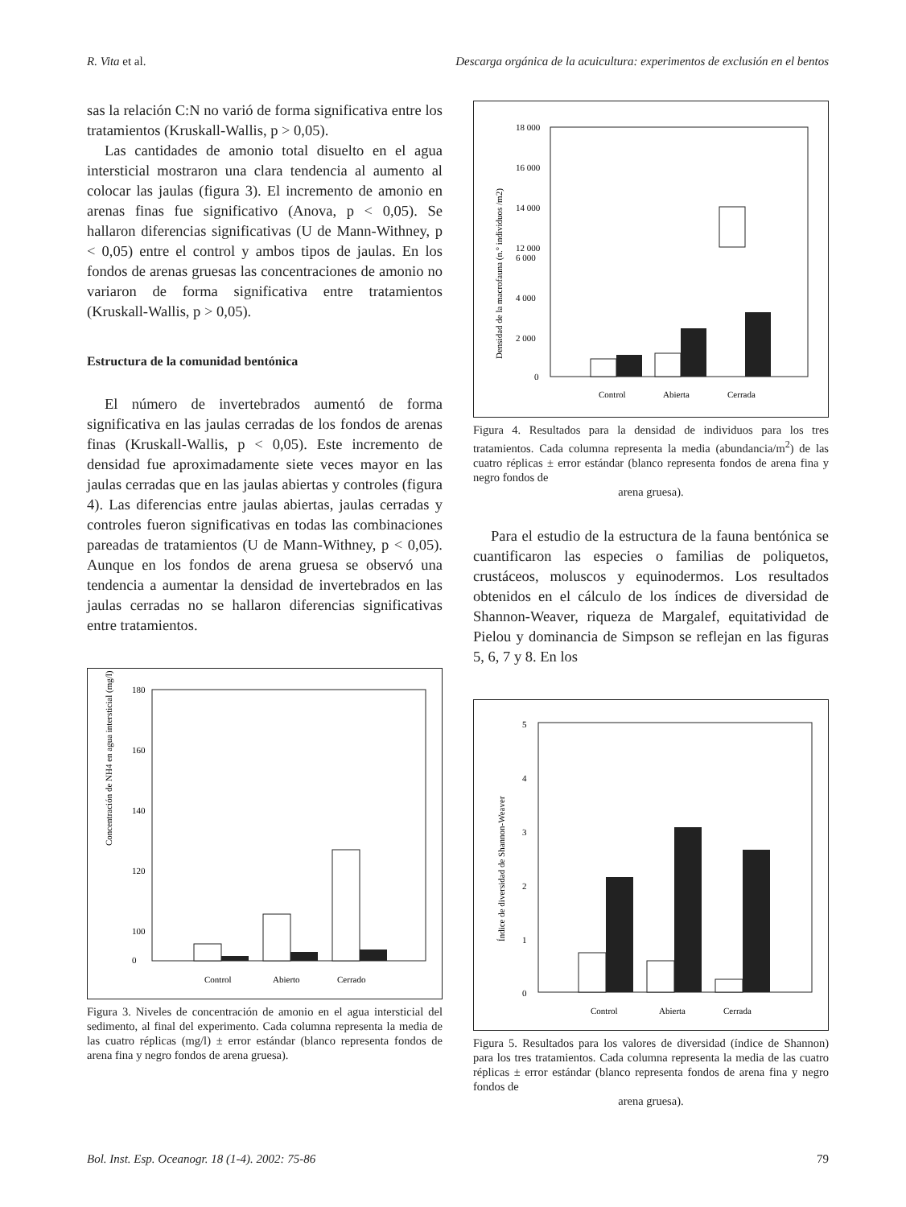R. Vita et al. Descarga orgánica de la acuicultura: experimentos de exclusión en el bentos
sas la relación C:N no varió de forma significativa entre los tratamientos (Kruskall-Wallis, p > 0,05).
Las cantidades de amonio total disuelto en el agua intersticial mostraron una clara tendencia al aumento al colocar las jaulas (figura 3). El incremento de amonio en arenas finas fue significativo (Anova, p < 0,05). Se hallaron diferencias significativas (U de Mann-Withney, p < 0,05) entre el control y ambos tipos de jaulas. En los fondos de arenas gruesas las concentraciones de amonio no variaron de forma significativa entre tratamientos (Kruskall-Wallis, p > 0,05).
Estructura de la comunidad bentónica
El número de invertebrados aumentó de forma significativa en las jaulas cerradas de los fondos de arenas finas (Kruskall-Wallis, p < 0,05). Este incremento de densidad fue aproximadamente siete veces mayor en las jaulas cerradas que en las jaulas abiertas y controles (figura 4). Las diferencias entre jaulas abiertas, jaulas cerradas y controles fueron significativas en todas las combinaciones pareadas de tratamientos (U de Mann-Withney, p < 0,05). Aunque en los fondos de arena gruesa se observó una tendencia a aumentar la densidad de invertebrados en las jaulas cerradas no se hallaron diferencias significativas entre tratamientos.
Concentración de NH4 en agua intersticial (mg/l)
180
160
140
120
100
0
Control
Abierto
Cerrado
Figura 3. Niveles de concentración de amonio en el agua intersticial del sedimento, al final del experimento. Cada columna representa la media de las cuatro réplicas (mg/l) ± error estándar (blanco representa fondos de arena fina y negro fondos de arena gruesa).
Densidad de la macrofauna (n.° individuos /m2)
18 000
16 000
14 000
12 000
6 000
4 000
2 000
0
Control
Abierta
Cerrada
Figura 4. Resultados para la densidad de individuos para los tres tratamientos. Cada columna representa la media (abundancia/m<sup>2</sup>) de las cuatro réplicas ± error estándar (blanco representa fondos de arena fina y negro fondos de
arena gruesa).
Para el estudio de la estructura de la fauna bentónica se cuantificaron las especies o familias de poliquetos, crustáceos, moluscos y equinodermos. Los resultados obtenidos en el cálculo de los índices de diversidad de Shannon-Weaver, riqueza de Margalef, equitatividad de Pielou y dominancia de Simpson se reflejan en las figuras 5, 6, 7 y 8. En los
Índice de diversidad de Shannon-Weaver
5
4
3
2
1
0
Control
Abierta
Cerrada
Figura 5. Resultados para los valores de diversidad (índice de Shannon) para los tres tratamientos. Cada columna representa la media de las cuatro réplicas ± error estándar (blanco representa fondos de arena fina y negro fondos de
arena gruesa).
Bol. Inst. Esp. Oceanogr. 18 (1-4). 2002: 75-86 79